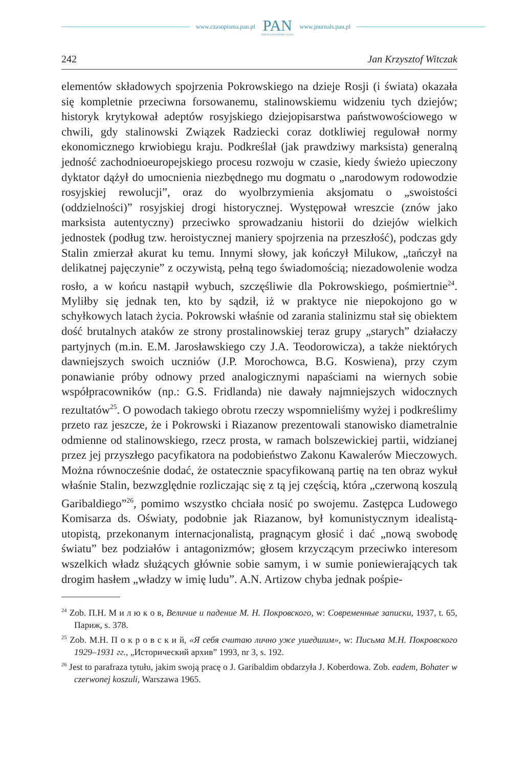www.czasopisma.pan.pl
PAN
POLSKA AKADEMIA NAUK
www.journals.pan.pl
242 Jan Krzysztof Witczak
elementów składowych spojrzenia Pokrowskiego na dzieje Rosji (i świata) okazała się kompletnie przeciwna forsowanemu, stalinowskiemu widzeniu tych dziejów; historyk krytykował adeptów rosyjskiego dziejopisarstwa państwowościowego w chwili, gdy stalinowski Związek Radziecki coraz dotkliwiej regulował normy ekonomicznego krwiobiegu kraju. Podkreślał (jak prawdziwy marksista) generalną jedność zachodnioeuropejskiego procesu rozwoju w czasie, kiedy świeżo upieczony dyktator dążył do umocnienia niezbędnego mu dogmatu o „narodowym rodowodzie rosyjskiej rewolucji”, oraz do wyolbrzymienia aksjomatu o „swoistości (oddzielności)” rosyjskiej drogi historycznej. Występował wreszcie (znów jako marksista autentyczny) przeciwko sprowadzaniu historii do dziejów wielkich jednostek (podług tzw. heroistycznej maniery spojrzenia na przeszłość), podczas gdy Stalin zmierzał akurat ku temu. Innymi słowy, jak kończył Milukow, „tańczył na delikatnej pajęczynie” z oczywistą, pełną tego świadomością; niezadowolenie wodza rosło, a w końcu nastąpił wybuch, szczęśliwie dla Pokrowskiego, pośmiertnie<sup>24</sup>. Myliłby się jednak ten, kto by sądził, iż w praktyce nie niepokojono go w schyłkowych latach życia. Pokrowski właśnie od zarania stalinizmu stał się obiektem dość brutalnych ataków ze strony prostalinowskiej teraz grupy „starych” działaczy partyjnych (m.in. E.M. Jarosławskiego czy J.A. Teodorowicza), a także niektórych dawniejszych swoich uczniów (J.P. Morochowca, B.G. Koswiena), przy czym ponawianie próby odnowy przed analogicznymi napaściami na wiernych sobie współpracowników (np.: G.S. Fridlanda) nie dawały najmniejszych widocznych rezultatów<sup>25</sup>. O powodach takiego obrotu rzeczy wspomnieliśmy wyżej i podkreślimy przeto raz jeszcze, że i Pokrowski i Riazanow prezentowali stanowisko diametralnie odmienne od stalinowskiego, rzecz prosta, w ramach bolszewickiej partii, widzianej przez jej przyszłego pacyfikatora na podobieństwo Zakonu Kawalerów Mieczowych. Można równocześnie dodać, że ostatecznie spacyfikowaną partię na ten obraz wykuł właśnie Stalin, bezwzględnie rozliczając się z tą jej częścią, która „czerwoną koszulą Garibaldiego”<sup>26</sup>, pomimo wszystko chciała nosić po swojemu. Zastępca Ludowego Komisarza ds. Oświaty, podobnie jak Riazanow, był komunistycznym idealistą-utopistą, przekonanym internacjonalistą, pragnącym głosić i dać „nową swobodę światu” bez podziałów i antagonizmów; głosem krzyczącym przeciwko interesom wszelkich władz służących głównie sobie samym, i w sumie poniewierających tak drogim hasłem „władzy w imię ludu”. A.N. Artizow chyba jednak pośpie-
<sup>24</sup> Zob. П.Н. М и л ю к о в, Величие и падение М. Н. Покровского, w: Современные записки, 1937, t. 65, Париж, s. 378.
<sup>25</sup> Zob. М.Н. П о к р о в с к и й, «Я себя считаю лично уже ушедшим», w: Письма М.Н. Покровского 1929–1931 гг., „Исторический архив” 1993, nr 3, s. 192.
<sup>26</sup> Jest to parafraza tytułu, jakim swoją pracę o J. Garibaldim obdarzyła J. Koberdowa. Zob. eadem, Bohater w czerwonej koszuli, Warszawa 1965.